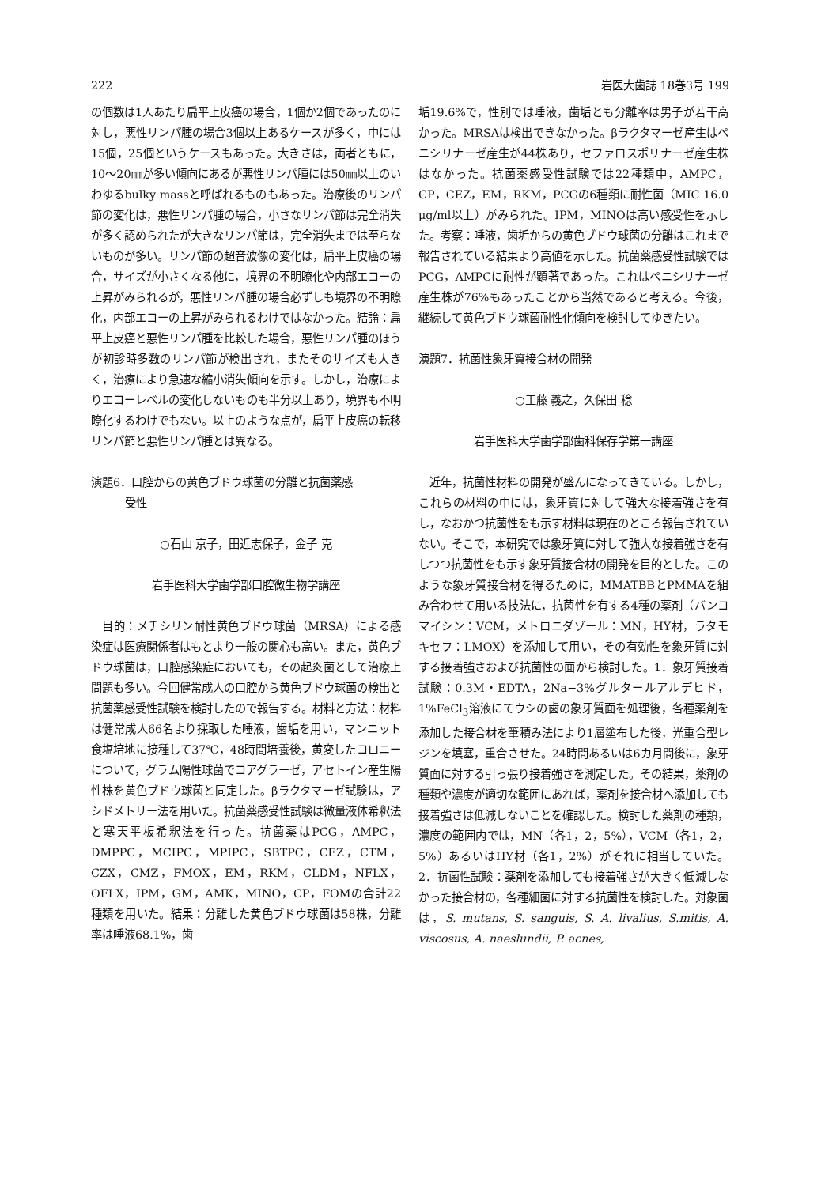222 岩医大歯誌 18巻3号 199
の個数は1人あたり扁平上皮癌の場合，1個か2個であったのに対し，悪性リンパ腫の場合3個以上あるケースが多く，中には15個，25個というケースもあった。大きさは，両者ともに，10～20㎜が多い傾向にあるが悪性リンパ腫には50㎜以上のいわゆるbulky massと呼ばれるものもあった。治療後のリンパ節の変化は，悪性リンパ腫の場合，小さなリンパ節は完全消失が多く認められたが大きなリンパ節は，完全消失までは至らないものが多い。リンパ節の超音波像の変化は，扁平上皮癌の場合，サイズが小さくなる他に，境界の不明瞭化や内部エコーの上昇がみられるが，悪性リンパ腫の場合必ずしも境界の不明瞭化，内部エコーの上昇がみられるわけではなかった。結論：扁平上皮癌と悪性リンパ腫を比較した場合，悪性リンパ腫のほうが初診時多数のリンパ節が検出され，またそのサイズも大きく，治療により急速な縮小消失傾向を示す。しかし，治療によりエコーレベルの変化しないものも半分以上あり，境界も不明瞭化するわけでもない。以上のような点が，扁平上皮癌の転移リンパ節と悪性リンパ腫とは異なる。
演題6．口腔からの黄色ブドウ球菌の分離と抗菌薬感
   受性
○石山 京子，田近志保子，金子 克
岩手医科大学歯学部口腔微生物学講座
目的：メチシリン耐性黄色ブドウ球菌（MRSA）による感染症は医療関係者はもとより一般の関心も高い。また，黄色ブドウ球菌は，口腔感染症においても，その起炎菌として治療上問題も多い。今回健常成人の口腔から黄色ブドウ球菌の検出と抗菌薬感受性試験を検討したので報告する。材料と方法：材料は健常成人66名より採取した唾液，歯垢を用い，マンニット食塩培地に接種して37℃，48時間培養後，黄変したコロニーについて，グラム陽性球菌でコアグラーゼ，アセトイン産生陽性株を黄色ブドウ球菌と同定した。βラクタマーゼ試験は，アシドメトリー法を用いた。抗菌薬感受性試験は微量液体希釈法と寒天平板希釈法を行った。抗菌薬はPCG，AMPC，DMPPC，MCIPC，MPIPC，SBTPC，CEZ，CTM，CZX，CMZ，FMOX，EM，RKM，CLDM，NFLX，OFLX，IPM，GM，AMK，MINO，CP，FOMの合計22種類を用いた。結果：分離した黄色ブドウ球菌は58株，分離率は唾液68.1%，歯
垢19.6%で，性別では唾液，歯垢とも分離率は男子が若干高かった。MRSAは検出できなかった。βラクタマーゼ産生はペニシリナーゼ産生が44株あり，セファロスポリナーゼ産生株はなかった。抗菌薬感受性試験では22種類中，AMPC，CP，CEZ，EM，RKM，PCGの6種類に耐性菌（MIC 16.0 μg/ml以上）がみられた。IPM，MINOは高い感受性を示した。考察：唾液，歯垢からの黄色ブドウ球菌の分離はこれまで報告されている結果より高値を示した。抗菌薬感受性試験ではPCG，AMPCに耐性が顕著であった。これはペニシリナーゼ産生株が76%もあったことから当然であると考える。今後，継続して黄色ブドウ球菌耐性化傾向を検討してゆきたい。
演題7．抗菌性象牙質接合材の開発
○工藤 義之，久保田 稔
岩手医科大学歯学部歯科保存学第一講座
近年，抗菌性材料の開発が盛んになってきている。しかし，これらの材料の中には，象牙質に対して強大な接着強さを有し，なおかつ抗菌性をも示す材料は現在のところ報告されていない。そこで，本研究では象牙質に対して強大な接着強さを有しつつ抗菌性をも示す象牙質接合材の開発を目的とした。このような象牙質接合材を得るために，MMATBBとPMMAを組み合わせて用いる技法に，抗菌性を有する4種の薬剤（バンコマイシン：VCM，メトロニダゾール：MN，HY材，ラタモキセフ：LMOX）を添加して用い，その有効性を象牙質に対する接着強さおよび抗菌性の面から検討した。1．象牙質接着試験：0.3M・EDTA，2Na−3%グルタールアルデヒド，1%FeCl<sub>3</sub>溶液にてウシの歯の象牙質面を処理後，各種薬剤を添加した接合材を筆積み法により1層塗布した後，光重合型レジンを填塞，重合させた。24時間あるいは6カ月間後に，象牙質面に対する引っ張り接着強さを測定した。その結果，薬剤の種類や濃度が適切な範囲にあれば，薬剤を接合材へ添加しても接着強さは低減しないことを確認した。検討した薬剤の種類，濃度の範囲内では，MN（各1，2，5%），VCM（各1，2，5%）あるいはHY材（各1，2%）がそれに相当していた。2．抗菌性試験：薬剤を添加しても接着強さが大きく低減しなかった接合材の，各種細菌に対する抗菌性を検討した。対象菌は，S. mutans, S. sanguis, S. A. livalius, S.mitis, A. viscosus, A. naeslundii, P. acnes,